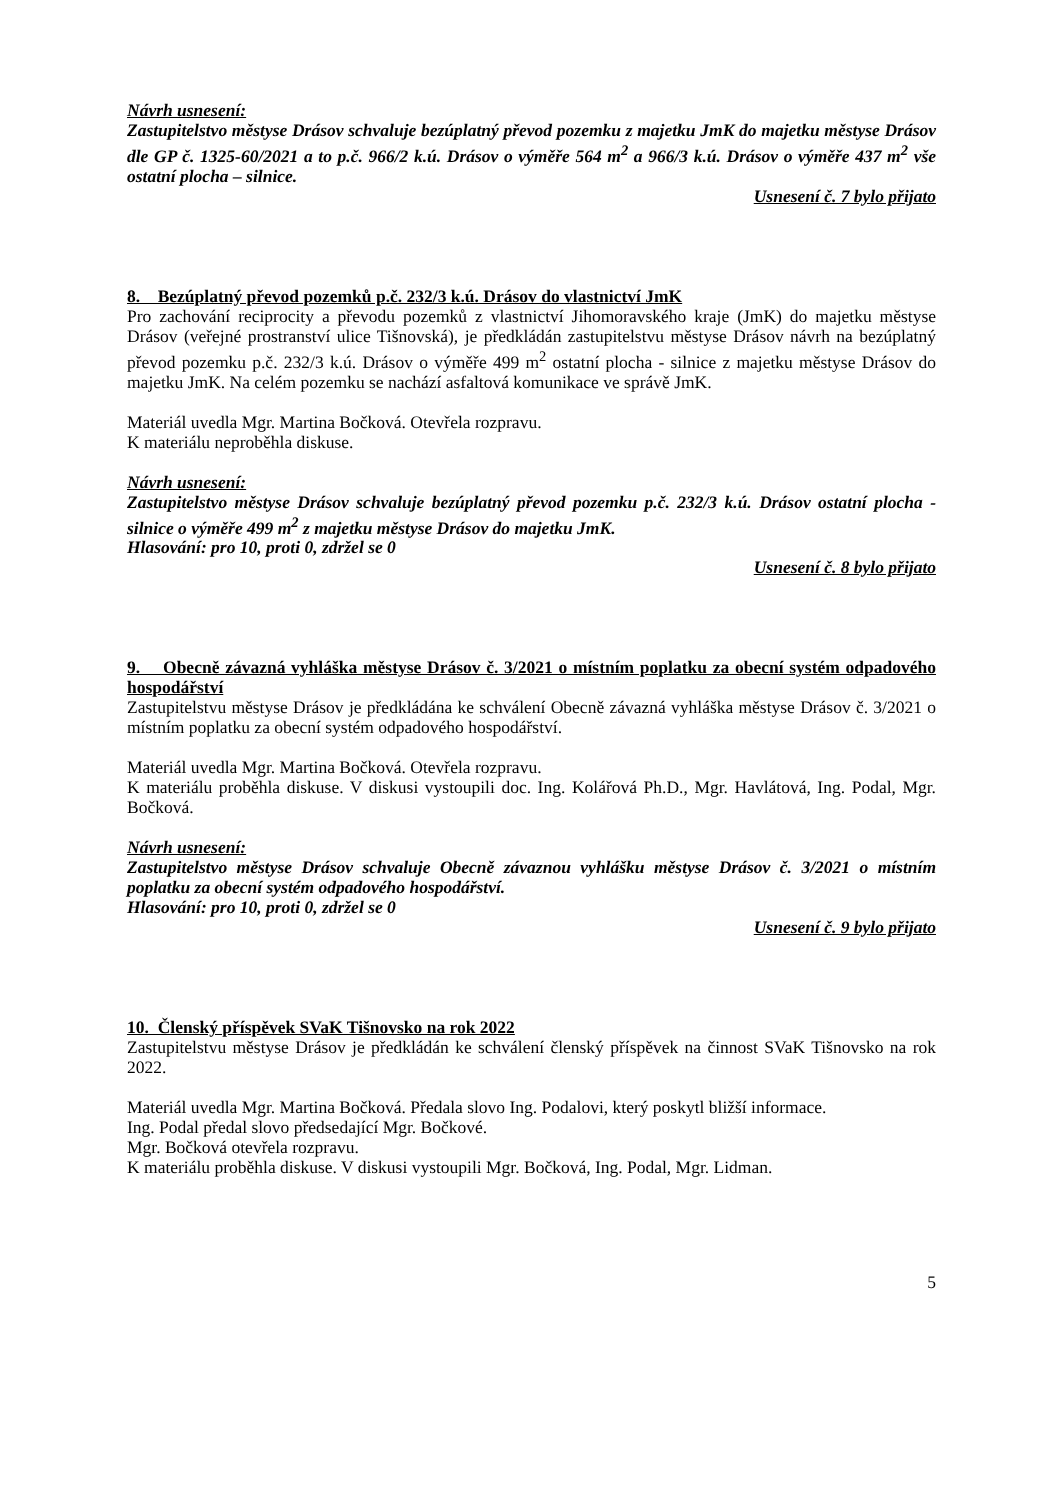Návrh usnesení:
Zastupitelstvo městyse Drásov schvaluje bezúplatný převod pozemku z majetku JmK do majetku městyse Drásov dle GP č. 1325-60/2021 a to p.č. 966/2 k.ú. Drásov o výměře 564 m<sup>2</sup> a 966/3 k.ú. Drásov o výměře 437 m<sup>2</sup> vše ostatní plocha – silnice.
Usnesení č. 7 bylo přijato
8. Bezúplatný převod pozemků p.č. 232/3 k.ú. Drásov do vlastnictví JmK
Pro zachování reciprocity a převodu pozemků z vlastnictví Jihomoravského kraje (JmK) do majetku městyse Drásov (veřejné prostranství ulice Tišnovská), je předkládán zastupitelstvu městyse Drásov návrh na bezúplatný převod pozemku p.č. 232/3 k.ú. Drásov o výměře 499 m<sup>2</sup> ostatní plocha - silnice z majetku městyse Drásov do majetku JmK. Na celém pozemku se nachází asfaltová komunikace ve správě JmK.
Materiál uvedla Mgr. Martina Bočková. Otevřela rozpravu.
K materiálu neproběhla diskuse.
Návrh usnesení:
Zastupitelstvo městyse Drásov schvaluje bezúplatný převod pozemku p.č. 232/3 k.ú. Drásov ostatní plocha - silnice o výměře 499 m<sup>2</sup> z majetku městyse Drásov do majetku JmK.
Hlasování: pro 10, proti 0, zdržel se 0
Usnesení č. 8 bylo přijato
9. Obecně závazná vyhláška městyse Drásov č. 3/2021 o místním poplatku za obecní systém odpadového hospodářství
Zastupitelstvu městyse Drásov je předkládána ke schválení Obecně závazná vyhláška městyse Drásov č. 3/2021 o místním poplatku za obecní systém odpadového hospodářství.
Materiál uvedla Mgr. Martina Bočková. Otevřela rozpravu.
K materiálu proběhla diskuse. V diskusi vystoupili doc. Ing. Kolářová Ph.D., Mgr. Havlátová, Ing. Podal, Mgr. Bočková.
Návrh usnesení:
Zastupitelstvo městyse Drásov schvaluje Obecně závaznou vyhlášku městyse Drásov č. 3/2021 o místním poplatku za obecní systém odpadového hospodářství.
Hlasování: pro 10, proti 0, zdržel se 0
Usnesení č. 9 bylo přijato
10. Členský příspěvek SVaK Tišnovsko na rok 2022
Zastupitelstvu městyse Drásov je předkládán ke schválení členský příspěvek na činnost SVaK Tišnovsko na rok 2022.
Materiál uvedla Mgr. Martina Bočková. Předala slovo Ing. Podalovi, který poskytl bližší informace.
Ing. Podal předal slovo předsedající Mgr. Bočkové.
Mgr. Bočková otevřela rozpravu.
K materiálu proběhla diskuse. V diskusi vystoupili Mgr. Bočková, Ing. Podal, Mgr. Lidman.
5